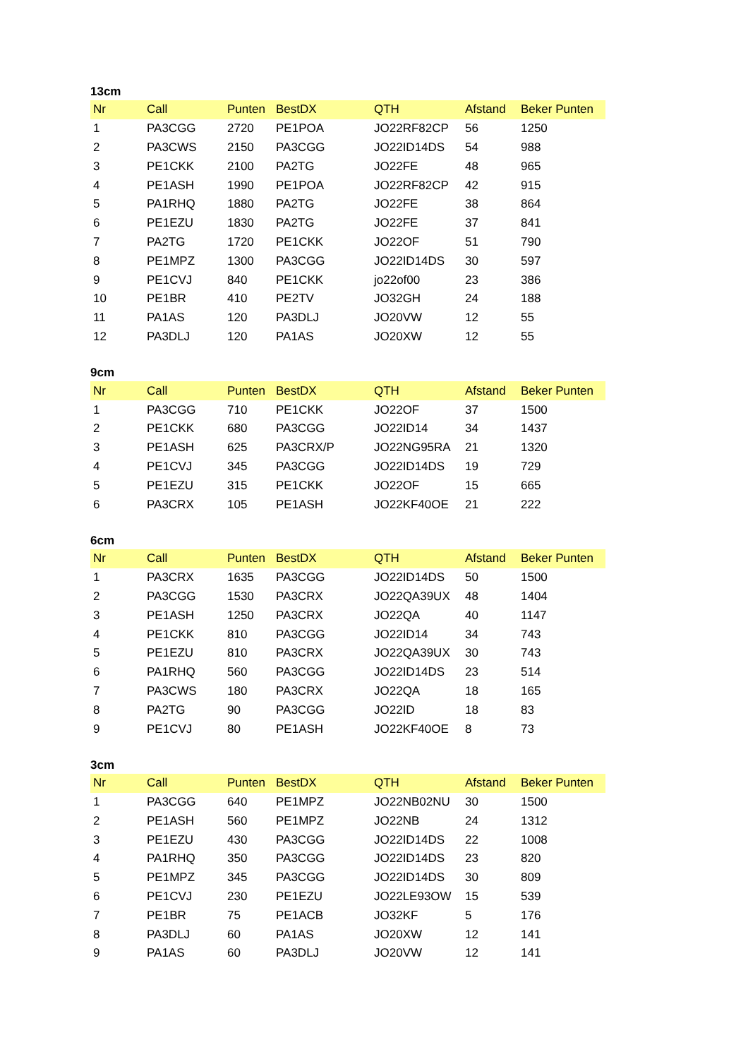13cm
| Nr | Call | Punten | BestDX | QTH | Afstand | Beker Punten |
| --- | --- | --- | --- | --- | --- | --- |
| 1 | PA3CGG | 2720 | PE1POA | JO22RF82CP | 56 | 1250 |
| 2 | PA3CWS | 2150 | PA3CGG | JO22ID14DS | 54 | 988 |
| 3 | PE1CKK | 2100 | PA2TG | JO22FE | 48 | 965 |
| 4 | PE1ASH | 1990 | PE1POA | JO22RF82CP | 42 | 915 |
| 5 | PA1RHQ | 1880 | PA2TG | JO22FE | 38 | 864 |
| 6 | PE1EZU | 1830 | PA2TG | JO22FE | 37 | 841 |
| 7 | PA2TG | 1720 | PE1CKK | JO22OF | 51 | 790 |
| 8 | PE1MPZ | 1300 | PA3CGG | JO22ID14DS | 30 | 597 |
| 9 | PE1CVJ | 840 | PE1CKK | jo22of00 | 23 | 386 |
| 10 | PE1BR | 410 | PE2TV | JO32GH | 24 | 188 |
| 11 | PA1AS | 120 | PA3DLJ | JO20VW | 12 | 55 |
| 12 | PA3DLJ | 120 | PA1AS | JO20XW | 12 | 55 |
9cm
| Nr | Call | Punten | BestDX | QTH | Afstand | Beker Punten |
| --- | --- | --- | --- | --- | --- | --- |
| 1 | PA3CGG | 710 | PE1CKK | JO22OF | 37 | 1500 |
| 2 | PE1CKK | 680 | PA3CGG | JO22ID14 | 34 | 1437 |
| 3 | PE1ASH | 625 | PA3CRX/P | JO22NG95RA | 21 | 1320 |
| 4 | PE1CVJ | 345 | PA3CGG | JO22ID14DS | 19 | 729 |
| 5 | PE1EZU | 315 | PE1CKK | JO22OF | 15 | 665 |
| 6 | PA3CRX | 105 | PE1ASH | JO22KF40OE | 21 | 222 |
6cm
| Nr | Call | Punten | BestDX | QTH | Afstand | Beker Punten |
| --- | --- | --- | --- | --- | --- | --- |
| 1 | PA3CRX | 1635 | PA3CGG | JO22ID14DS | 50 | 1500 |
| 2 | PA3CGG | 1530 | PA3CRX | JO22QA39UX | 48 | 1404 |
| 3 | PE1ASH | 1250 | PA3CRX | JO22QA | 40 | 1147 |
| 4 | PE1CKK | 810 | PA3CGG | JO22ID14 | 34 | 743 |
| 5 | PE1EZU | 810 | PA3CRX | JO22QA39UX | 30 | 743 |
| 6 | PA1RHQ | 560 | PA3CGG | JO22ID14DS | 23 | 514 |
| 7 | PA3CWS | 180 | PA3CRX | JO22QA | 18 | 165 |
| 8 | PA2TG | 90 | PA3CGG | JO22ID | 18 | 83 |
| 9 | PE1CVJ | 80 | PE1ASH | JO22KF40OE | 8 | 73 |
3cm
| Nr | Call | Punten | BestDX | QTH | Afstand | Beker Punten |
| --- | --- | --- | --- | --- | --- | --- |
| 1 | PA3CGG | 640 | PE1MPZ | JO22NB02NU | 30 | 1500 |
| 2 | PE1ASH | 560 | PE1MPZ | JO22NB | 24 | 1312 |
| 3 | PE1EZU | 430 | PA3CGG | JO22ID14DS | 22 | 1008 |
| 4 | PA1RHQ | 350 | PA3CGG | JO22ID14DS | 23 | 820 |
| 5 | PE1MPZ | 345 | PA3CGG | JO22ID14DS | 30 | 809 |
| 6 | PE1CVJ | 230 | PE1EZU | JO22LE93OW | 15 | 539 |
| 7 | PE1BR | 75 | PE1ACB | JO32KF | 5 | 176 |
| 8 | PA3DLJ | 60 | PA1AS | JO20XW | 12 | 141 |
| 9 | PA1AS | 60 | PA3DLJ | JO20VW | 12 | 141 |